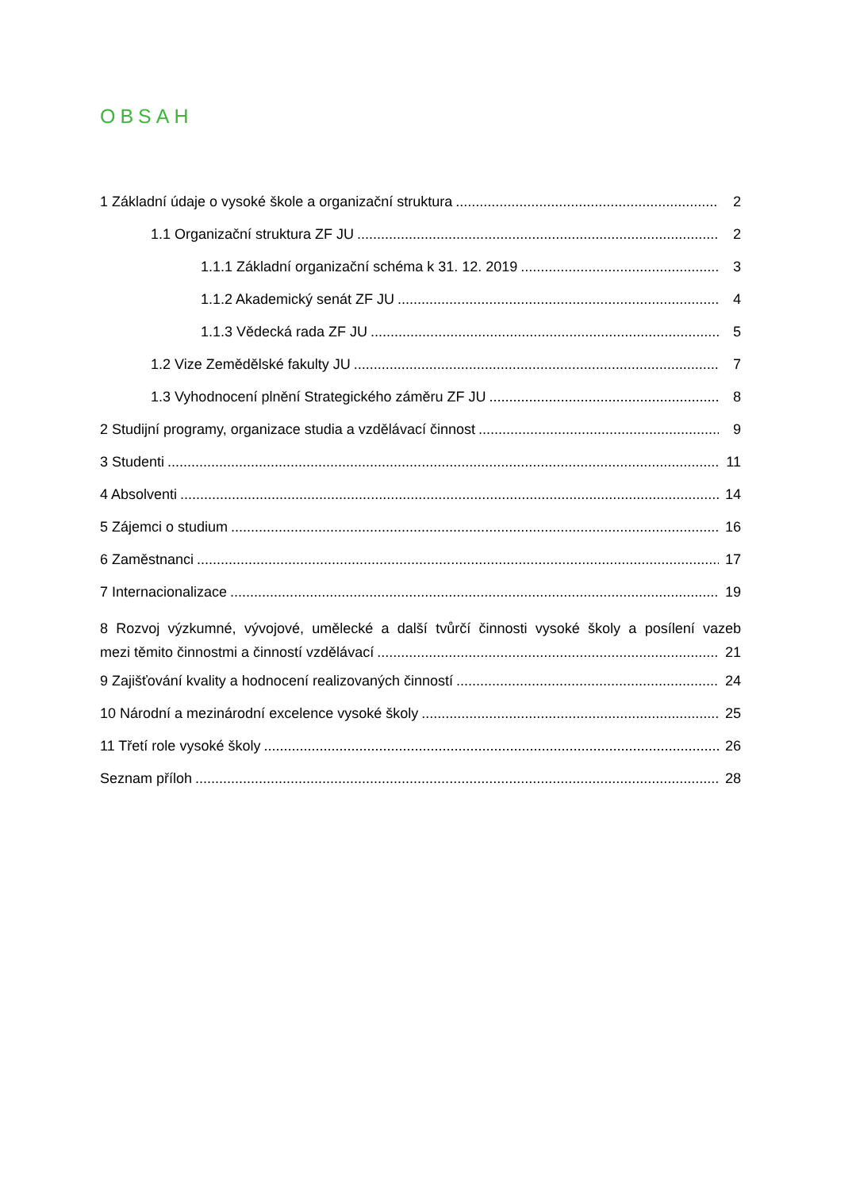OBSAH
1 Základní údaje o vysoké škole a organizační struktura 2
1.1 Organizační struktura ZF JU 2
1.1.1 Základní organizační schéma k 31. 12. 2019 3
1.1.2 Akademický senát ZF JU 4
1.1.3 Vědecká rada ZF JU 5
1.2 Vize Zemědělské fakulty JU 7
1.3 Vyhodnocení plnění Strategického záměru ZF JU 8
2 Studijní programy, organizace studia a vzdělávací činnost 9
3 Studenti 11
4 Absolventi 14
5 Zájemci o studium 16
6 Zaměstnanci 17
7 Internacionalizace 19
8 Rozvoj výzkumné, vývojové, umělecké a další tvůrčí činnosti vysoké školy a posílení vazeb
mezi těmito činnostmi a činností vzdělávací 21
9 Zajišťování kvality a hodnocení realizovaných činností 24
10 Národní a mezinárodní excelence vysoké školy 25
11 Třetí role vysoké školy 26
Seznam příloh 28